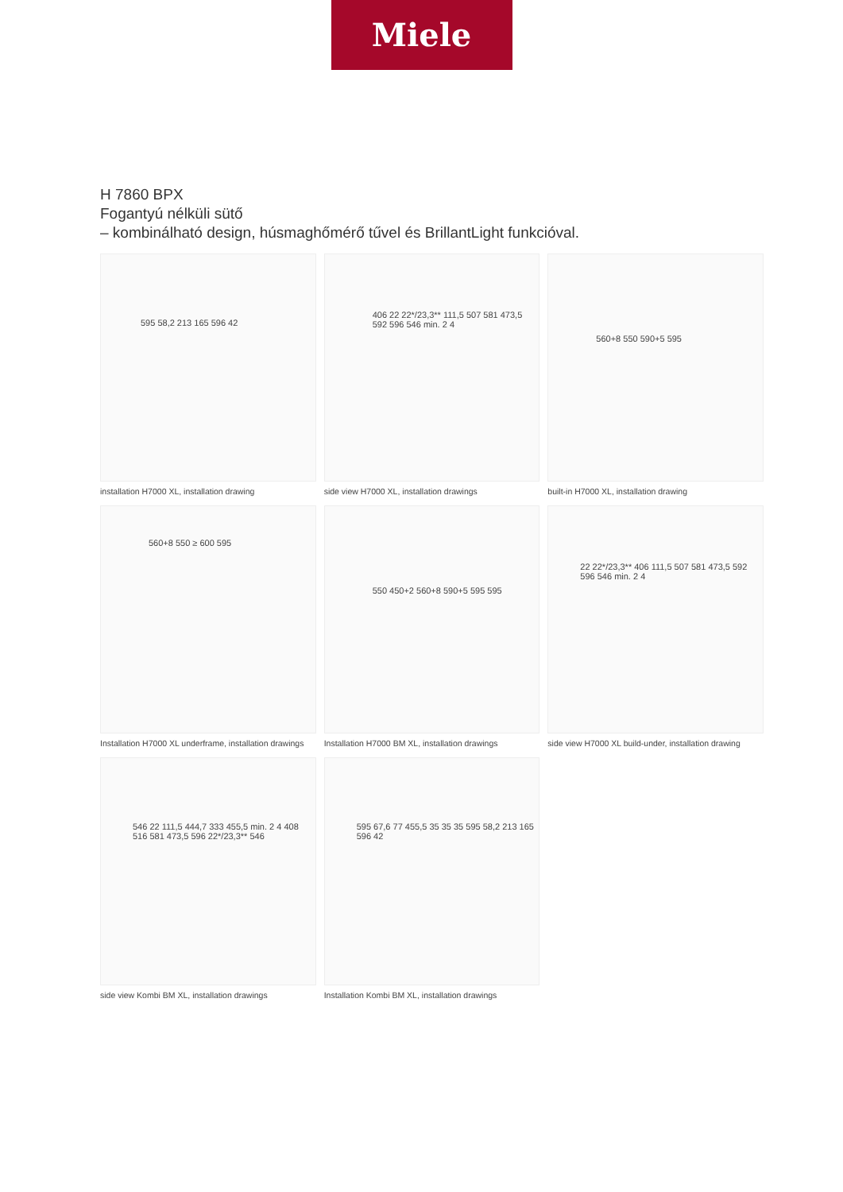Miele
H 7860 BPX
Fogantyú nélküli sütő
– kombinálható design, húsmaghőmérő tűvel és BrillantLight funkcióval.
595 58,2 213 165 596 42
installation H7000 XL, installation drawing
406 22 22*/23,3** 111,5 507 581 473,5 592 596 546 min. 2 4
side view H7000 XL, installation drawings
560+8 550 590+5 595
built-in H7000 XL, installation drawing
560+8 550 ≥ 600 595
Installation H7000 XL underframe, installation drawings
550 450+2 560+8 590+5 595 595
Installation H7000 BM XL, installation drawings
22 22*/23,3** 406 111,5 507 581 473,5 592 596 546 min. 2 4
side view H7000 XL build-under, installation drawing
546 22 111,5 444,7 333 455,5 min. 2 4 408 516 581 473,5 596 22*/23,3** 546
side view Kombi BM XL, installation drawings
595 67,6 77 455,5 35 35 35 595 58,2 213 165 596 42
Installation Kombi BM XL, installation drawings